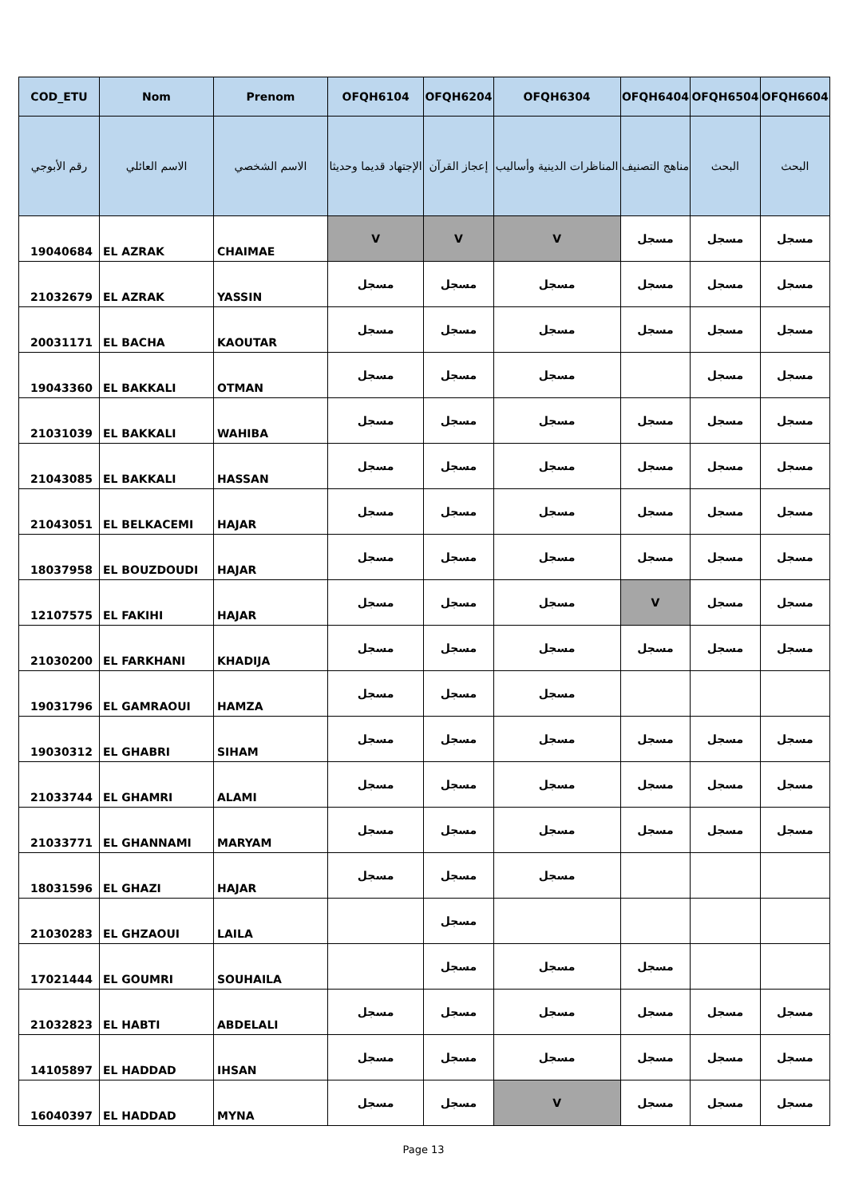| COD_ETU | Nom | Prenom | OFQH6104 | OFQH6204 | OFQH6304 | OFQH6404 | OFQH6504 | OFQH6604 |
| --- | --- | --- | --- | --- | --- | --- | --- | --- |
| رقم الأبوجي | الاسم العائلي | الاسم الشخصي | الإجتهاد قديما وحديثا | إعجاز القرآن | المناظرات الدينية وأساليب | مناهج التصنيف | البحث | البحث |
| 19040684 | EL AZRAK | CHAIMAE | V | V | V | مسجل | مسجل | مسجل |
| 21032679 | EL AZRAK | YASSIN | مسجل | مسجل | مسجل | مسجل | مسجل | مسجل |
| 20031171 | EL BACHA | KAOUTAR | مسجل | مسجل | مسجل | مسجل | مسجل | مسجل |
| 19043360 | EL BAKKALI | OTMAN | مسجل | مسجل | مسجل | | مسجل | مسجل |
| 21031039 | EL BAKKALI | WAHIBA | مسجل | مسجل | مسجل | مسجل | مسجل | مسجل |
| 21043085 | EL BAKKALI | HASSAN | مسجل | مسجل | مسجل | مسجل | مسجل | مسجل |
| 21043051 | EL BELKACEMI | HAJAR | مسجل | مسجل | مسجل | مسجل | مسجل | مسجل |
| 18037958 | EL BOUZDOUDI | HAJAR | مسجل | مسجل | مسجل | مسجل | مسجل | مسجل |
| 12107575 | EL FAKIHI | HAJAR | مسجل | مسجل | مسجل | V | مسجل | مسجل |
| 21030200 | EL FARKHANI | KHADIJA | مسجل | مسجل | مسجل | مسجل | مسجل | مسجل |
| 19031796 | EL GAMRAOUI | HAMZA | مسجل | مسجل | مسجل | | | |
| 19030312 | EL GHABRI | SIHAM | مسجل | مسجل | مسجل | مسجل | مسجل | مسجل |
| 21033744 | EL GHAMRI | ALAMI | مسجل | مسجل | مسجل | مسجل | مسجل | مسجل |
| 21033771 | EL GHANNAMI | MARYAM | مسجل | مسجل | مسجل | مسجل | مسجل | مسجل |
| 18031596 | EL GHAZI | HAJAR | مسجل | مسجل | مسجل | | | |
| 21030283 | EL GHZAOUI | LAILA | | مسجل | | | | |
| 17021444 | EL GOUMRI | SOUHAILA | | مسجل | مسجل | مسجل | | |
| 21032823 | EL HABTI | ABDELALI | مسجل | مسجل | مسجل | مسجل | مسجل | مسجل |
| 14105897 | EL HADDAD | IHSAN | مسجل | مسجل | مسجل | مسجل | مسجل | مسجل |
| 16040397 | EL HADDAD | MYNA | مسجل | مسجل | V | مسجل | مسجل | مسجل |
Page 13